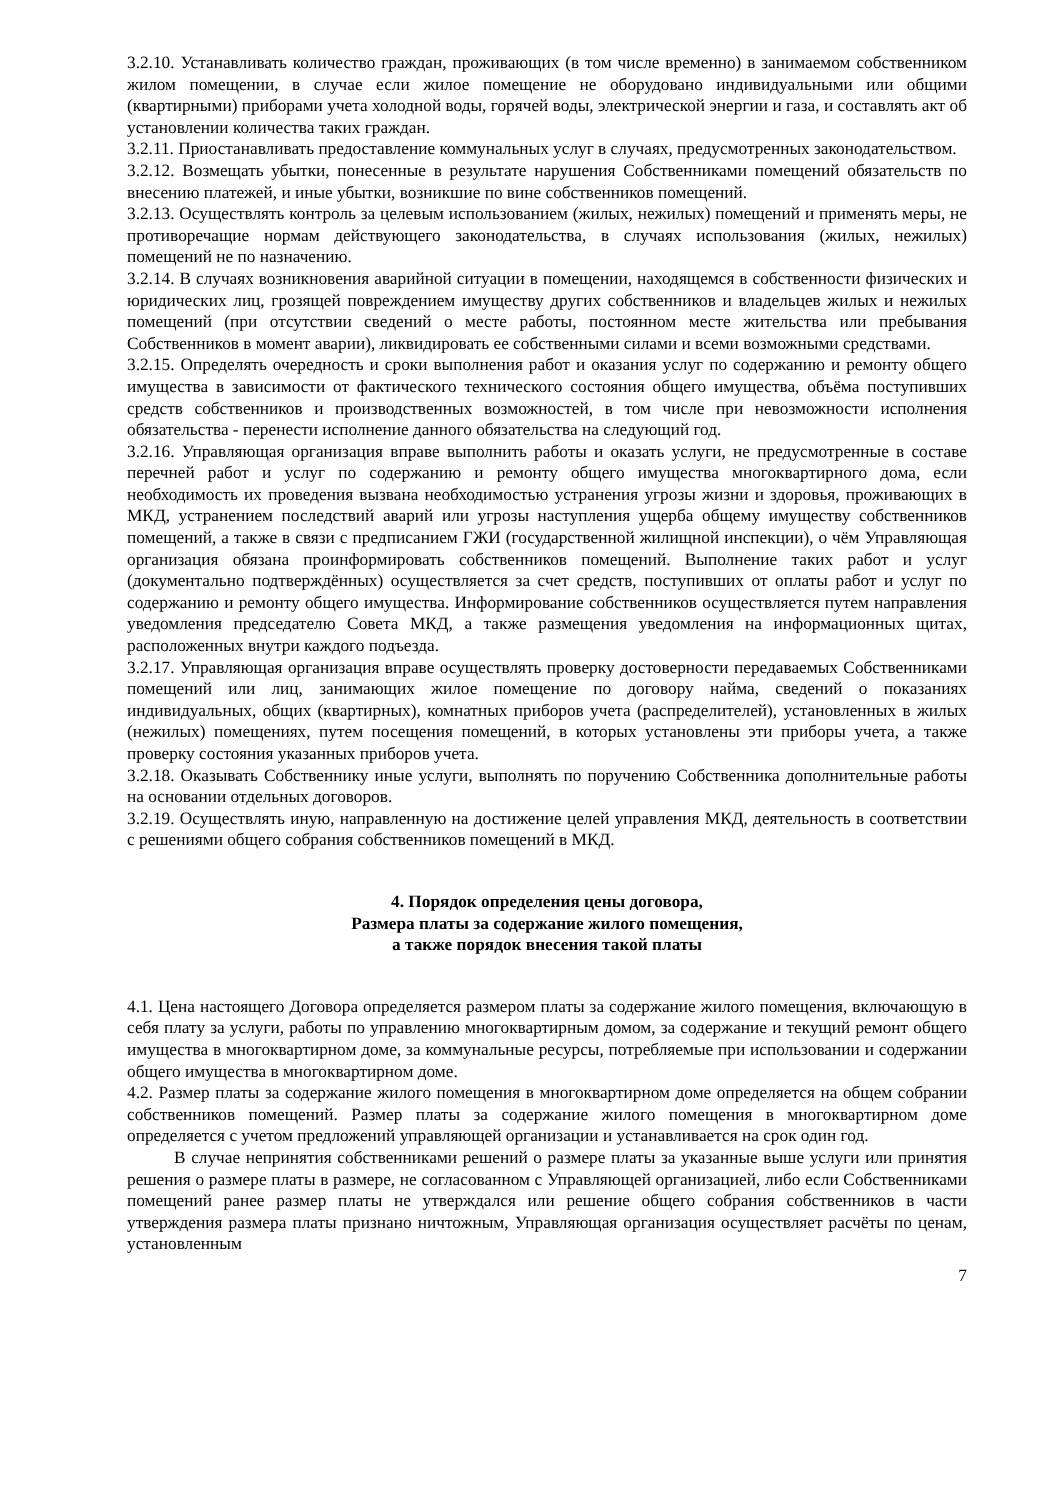3.2.10. Устанавливать количество граждан, проживающих (в том числе временно) в занимаемом собственником жилом помещении, в случае если жилое помещение не оборудовано индивидуальными или общими (квартирными) приборами учета холодной воды, горячей воды, электрической энергии и газа, и составлять акт об установлении количества таких граждан.
3.2.11. Приостанавливать предоставление коммунальных услуг в случаях, предусмотренных законодательством.
3.2.12. Возмещать убытки, понесенные в результате нарушения Собственниками помещений обязательств по внесению платежей, и иные убытки, возникшие по вине собственников помещений.
3.2.13. Осуществлять контроль за целевым использованием (жилых, нежилых) помещений и применять меры, не противоречащие нормам действующего законодательства, в случаях использования (жилых, нежилых) помещений не по назначению.
3.2.14. В случаях возникновения аварийной ситуации в помещении, находящемся в собственности физических и юридических лиц, грозящей повреждением имуществу других собственников и владельцев жилых и нежилых помещений (при отсутствии сведений о месте работы, постоянном месте жительства или пребывания Собственников в момент аварии), ликвидировать ее собственными силами и всеми возможными средствами.
3.2.15. Определять очередность и сроки выполнения работ и оказания услуг по содержанию и ремонту общего имущества в зависимости от фактического технического состояния общего имущества, объёма поступивших средств собственников и производственных возможностей, в том числе при невозможности исполнения обязательства - перенести исполнение данного обязательства на следующий год.
3.2.16. Управляющая организация вправе выполнить работы и оказать услуги, не предусмотренные в составе перечней работ и услуг по содержанию и ремонту общего имущества многоквартирного дома, если необходимость их проведения вызвана необходимостью устранения угрозы жизни и здоровья, проживающих в МКД, устранением последствий аварий или угрозы наступления ущерба общему имуществу собственников помещений, а также в связи с предписанием ГЖИ (государственной жилищной инспекции), о чём Управляющая организация обязана проинформировать собственников помещений. Выполнение таких работ и услуг (документально подтверждённых) осуществляется за счет средств, поступивших от оплаты работ и услуг по содержанию и ремонту общего имущества. Информирование собственников осуществляется путем направления уведомления председателю Совета МКД, а также размещения уведомления на информационных щитах, расположенных внутри каждого подъезда.
3.2.17. Управляющая организация вправе осуществлять проверку достоверности передаваемых Собственниками помещений или лиц, занимающих жилое помещение по договору найма, сведений о показаниях индивидуальных, общих (квартирных), комнатных приборов учета (распределителей), установленных в жилых (нежилых) помещениях, путем посещения помещений, в которых установлены эти приборы учета, а также проверку состояния указанных приборов учета.
3.2.18. Оказывать Собственнику иные услуги, выполнять по поручению Собственника дополнительные работы на основании отдельных договоров.
3.2.19. Осуществлять иную, направленную на достижение целей управления МКД, деятельность в соответствии с решениями общего собрания собственников помещений в МКД.
4. Порядок определения цены договора,
Размера платы за содержание жилого помещения,
а также порядок внесения такой платы
4.1. Цена настоящего Договора определяется размером платы за содержание жилого помещения, включающую в себя плату за услуги, работы по управлению многоквартирным домом, за содержание и текущий ремонт общего имущества в многоквартирном доме, за коммунальные ресурсы, потребляемые при использовании и содержании общего имущества в многоквартирном доме.
4.2. Размер платы за содержание жилого помещения в многоквартирном доме определяется на общем собрании собственников помещений. Размер платы за содержание жилого помещения в многоквартирном доме определяется с учетом предложений управляющей организации и устанавливается на срок один год.
В случае непринятия собственниками решений о размере платы за указанные выше услуги или принятия решения о размере платы в размере, не согласованном с Управляющей организацией, либо если Собственниками помещений ранее размер платы не утверждался или решение общего собрания собственников в части утверждения размера платы признано ничтожным, Управляющая организация осуществляет расчёты по ценам, установленным
7